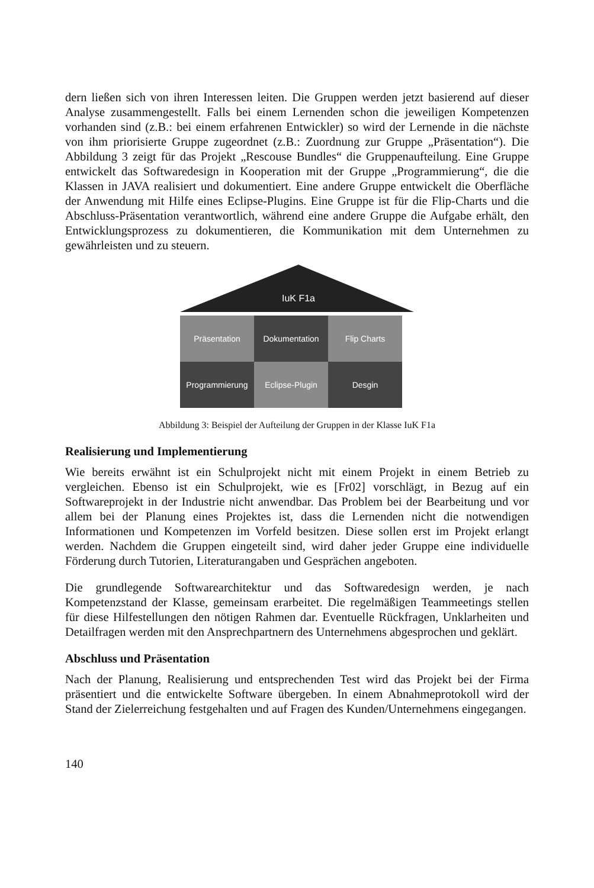dern ließen sich von ihren Interessen leiten. Die Gruppen werden jetzt basierend auf dieser Analyse zusammengestellt. Falls bei einem Lernenden schon die jeweiligen Kompetenzen vorhanden sind (z.B.: bei einem erfahrenen Entwickler) so wird der Lernende in die nächste von ihm priorisierte Gruppe zugeordnet (z.B.: Zuordnung zur Gruppe „Präsentation“). Die Abbildung 3 zeigt für das Projekt „Rescouse Bundles“ die Gruppenaufteilung. Eine Gruppe entwickelt das Softwaredesign in Kooperation mit der Gruppe „Programmierung“, die die Klassen in JAVA realisiert und dokumentiert. Eine andere Gruppe entwickelt die Oberfläche der Anwendung mit Hilfe eines Eclipse-Plugins. Eine Gruppe ist für die Flip-Charts und die Abschluss-Präsentation verantwortlich, während eine andere Gruppe die Aufgabe erhält, den Entwicklungsprozess zu dokumentieren, die Kommunikation mit dem Unternehmen zu gewährleisten und zu steuern.
IuK F1a
Präsentation
Dokumentation
Flip Charts
Programmierung
Eclipse-Plugin
Desgin
Abbildung 3: Beispiel der Aufteilung der Gruppen in der Klasse IuK F1a
Realisierung und Implementierung
Wie bereits erwähnt ist ein Schulprojekt nicht mit einem Projekt in einem Betrieb zu vergleichen. Ebenso ist ein Schulprojekt, wie es [Fr02] vorschlägt, in Bezug auf ein Softwareprojekt in der Industrie nicht anwendbar. Das Problem bei der Bearbeitung und vor allem bei der Planung eines Projektes ist, dass die Lernenden nicht die notwendigen Informationen und Kompetenzen im Vorfeld besitzen. Diese sollen erst im Projekt erlangt werden. Nachdem die Gruppen eingeteilt sind, wird daher jeder Gruppe eine individuelle Förderung durch Tutorien, Literaturangaben und Gesprächen angeboten.
Die grundlegende Softwarearchitektur und das Softwaredesign werden, je nach Kompetenzstand der Klasse, gemeinsam erarbeitet. Die regelmäßigen Teammeetings stellen für diese Hilfestellungen den nötigen Rahmen dar. Eventuelle Rückfragen, Unklarheiten und Detailfragen werden mit den Ansprechpartnern des Unternehmens abgesprochen und geklärt.
Abschluss und Präsentation
Nach der Planung, Realisierung und entsprechenden Test wird das Projekt bei der Firma präsentiert und die entwickelte Software übergeben. In einem Abnahmeprotokoll wird der Stand der Zielerreichung festgehalten und auf Fragen des Kunden/Unternehmens eingegangen.
140